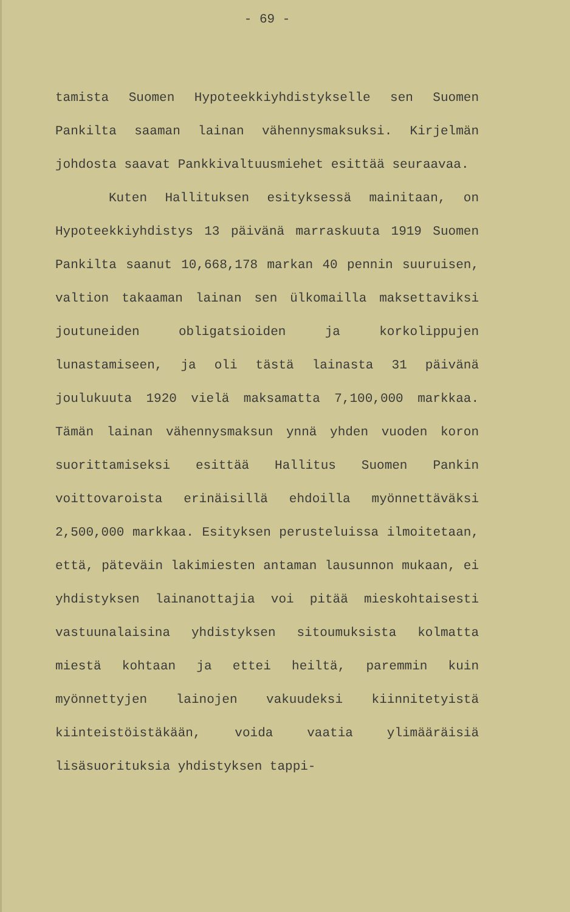- 69 -
tamista Suomen Hypoteekkiyhdistykselle sen Suomen Pankilta saaman lainan vähennysmaksuksi. Kirjelmän johdosta saavat Pankkivaltuusmiehet esittää seuraavaa.
Kuten Hallituksen esityksessä mainitaan, on Hypoteekkiyhdistys 13 päivänä marraskuuta 1919 Suomen Pankilta saanut 10,668,178 markan 40 pennin suuruisen, valtion takaaman lainan sen ülkomailla maksettaviksi joutuneiden obligatsioiden ja korkolippujen lunastamiseen, ja oli tästä lainasta 31 päivänä joulukuuta 1920 vielä maksamatta 7,100,000 markkaa. Tämän lainan vähennysmaksun ynnä yhden vuoden koron suorittamiseksi esittää Hallitus Suomen Pankin voittovaroista erinäisillä ehdoilla myönnettäväksi 2,500,000 markkaa. Esityksen perusteluissa ilmoitetaan, että, päteväin lakimiesten antaman lausunnon mukaan, ei yhdistyksen lainanottajia voi pitää mieskohtaisesti vastuunalaisina yhdistyksen sitoumuksista kolmatta miestä kohtaan ja ettei heiltä, paremmin kuin myönnettyjen lainojen vakuudeksi kiinnitetyistä kiinteistöistäkään, voida vaatia ylimääräisiä lisäsuorituksia yhdistyksen tappi-